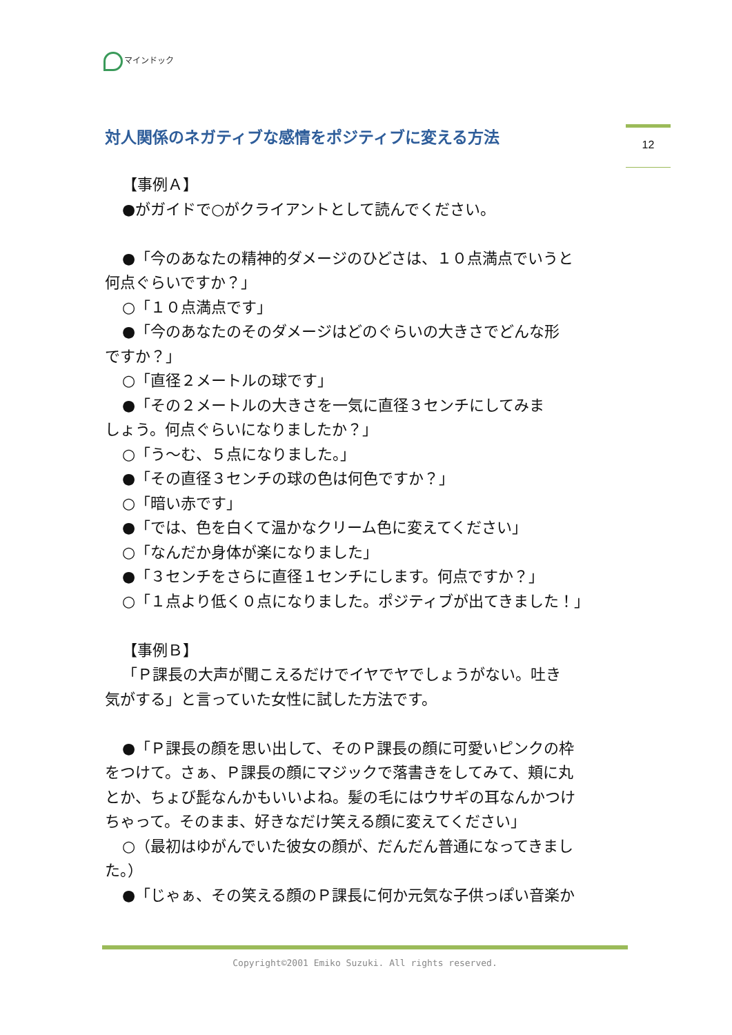マインドック
対人関係のネガティブな感情をポジティブに変える方法
12
【事例Ａ】
●がガイドで○がクライアントとして読んでください。
●「今のあなたの精神的ダメージのひどさは、１０点満点でいうと
何点ぐらいですか？」
○「１０点満点です」
●「今のあなたのそのダメージはどのぐらいの大きさでどんな形
ですか？」
○「直径２メートルの球です」
●「その２メートルの大きさを一気に直径３センチにしてみま
しょう。何点ぐらいになりましたか？」
○「う～む、５点になりました。」
●「その直径３センチの球の色は何色ですか？」
○「暗い赤です」
●「では、色を白くて温かなクリーム色に変えてください」
○「なんだか身体が楽になりました」
●「３センチをさらに直径１センチにします。何点ですか？」
○「１点より低く０点になりました。ポジティブが出てきました！」
【事例Ｂ】
「Ｐ課長の大声が聞こえるだけでイヤでヤでしょうがない。吐き
気がする」と言っていた女性に試した方法です。
●「Ｐ課長の顔を思い出して、そのＰ課長の顔に可愛いピンクの枠
をつけて。さぁ、Ｐ課長の顔にマジックで落書きをしてみて、頬に丸
とか、ちょび髭なんかもいいよね。髪の毛にはウサギの耳なんかつけ
ちゃって。そのまま、好きなだけ笑える顔に変えてください」
○（最初はゆがんでいた彼女の顔が、だんだん普通になってきまし
た。）
●「じゃぁ、その笑える顔のＰ課長に何か元気な子供っぽい音楽か
Copyright©2001 Emiko Suzuki. All rights reserved.